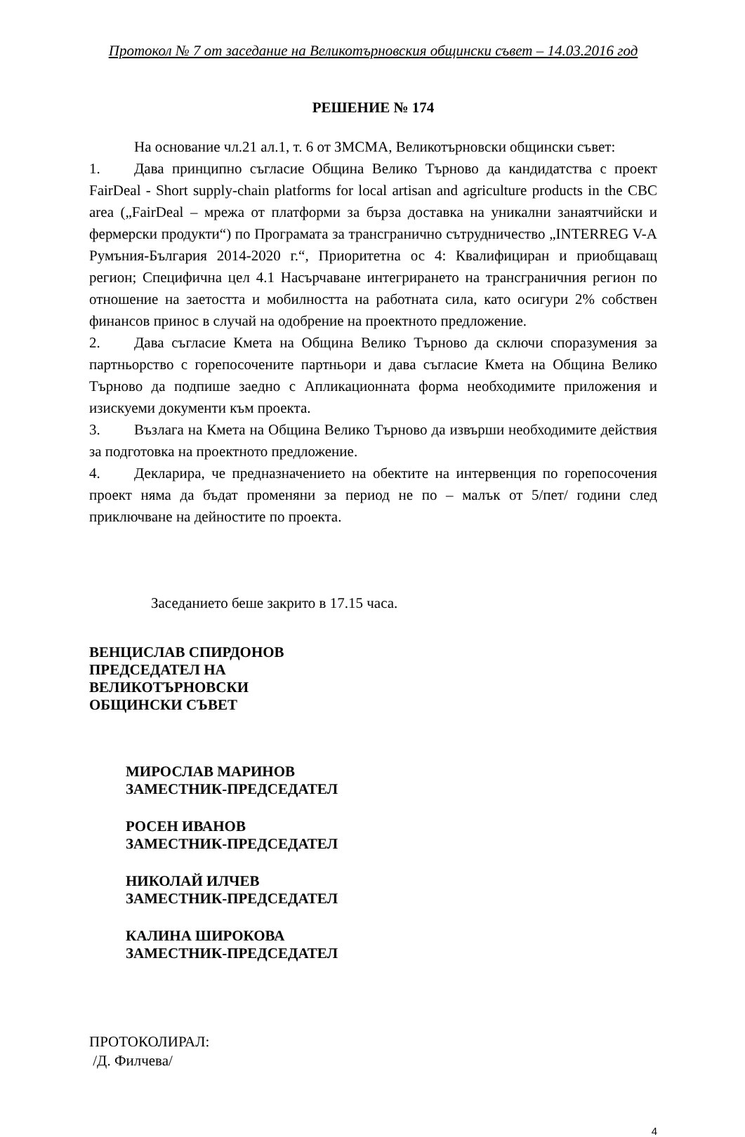Протокол № 7 от заседание на Великотърновския общински съвет – 14.03.2016 год
РЕШЕНИЕ № 174
На основание чл.21 ал.1, т. 6 от ЗМСМА, Великотърновски общински съвет:
1. Дава принципно съгласие Община Велико Търново да кандидатства с проект FairDeal - Short supply-chain platforms for local artisan and agriculture products in the CBC area („FairDeal – мрежа от платформи за бърза доставка на уникални занаятчийски и фермерски продукти“) по Програмата за трансгранично сътрудничество „INTERREG V-A Румъния-България 2014-2020 г.“, Приоритетна ос 4: Квалифициран и приобщаващ регион; Специфична цел 4.1 Насърчаване интегрирането на трансграничния регион по отношение на заетостта и мобилността на работната сила, като осигури 2% собствен финансов принос в случай на одобрение на проектното предложение.
2. Дава съгласие Кмета на Община Велико Търново да сключи споразумения за партньорство с горепосочените партньори и дава съгласие Кмета на Община Велико Търново да подпише заедно с Апликационната форма необходимите приложения и изискуеми документи към проекта.
3. Възлага на Кмета на Община Велико Търново да извърши необходимите действия за подготовка на проектното предложение.
4. Декларира, че предназначението на обектите на интервенция по горепосочения проект няма да бъдат променяни за период не по – малък от 5/пет/ години след приключване на дейностите по проекта.
Заседанието беше закрито в 17.15 часа.
ВЕНЦИСЛАВ СПИРДОНОВ
ПРЕДСЕДАТЕЛ НА
ВЕЛИКОТЪРНОВСКИ
ОБЩИНСКИ СЪВЕТ
МИРОСЛАВ МАРИНОВ
ЗАМЕСТНИК-ПРЕДСЕДАТЕЛ
РОСЕН ИВАНОВ
ЗАМЕСТНИК-ПРЕДСЕДАТЕЛ
НИКОЛАЙ ИЛЧЕВ
ЗАМЕСТНИК-ПРЕДСЕДАТЕЛ
КАЛИНА ШИРОКОВА
ЗАМЕСТНИК-ПРЕДСЕДАТЕЛ
ПРОТОКОЛИРАЛ:
/Д. Филчева/
4